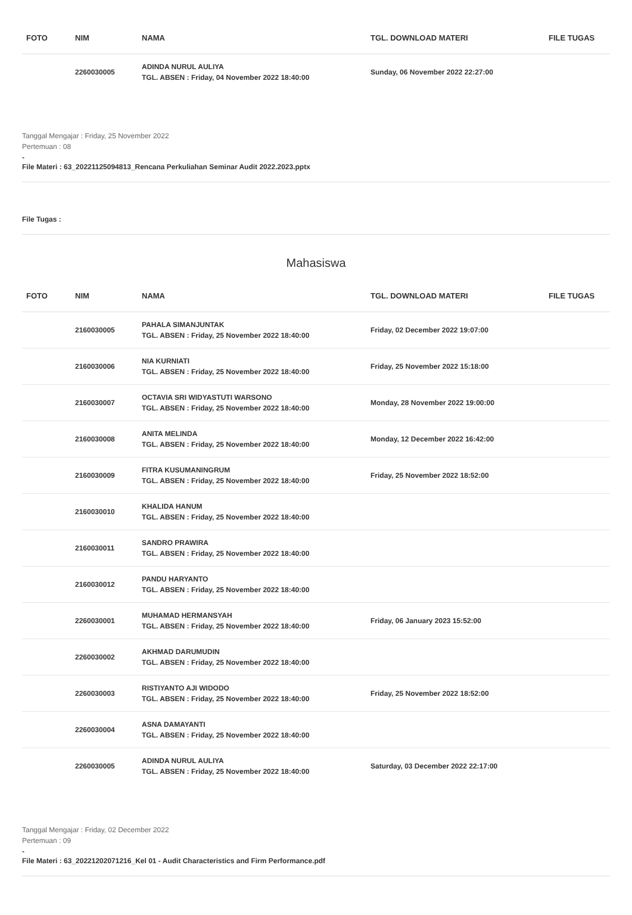| FOTO | NIM | NAMA | TGL. DOWNLOAD MATERI | FILE TUGAS |
| --- | --- | --- | --- | --- |
| | 2260030005 | ADINDA NURUL AULIYA TGL. ABSEN : Friday, 04 November 2022 18:40:00 | Sunday, 06 November 2022 22:27:00 | |
Tanggal Mengajar : Friday, 25 November 2022
Pertemuan : 08
-
File Materi : 63_20221125094813_Rencana Perkuliahan Seminar Audit 2022.2023.pptx
File Tugas :
Mahasiswa
| FOTO | NIM | NAMA | TGL. DOWNLOAD MATERI | FILE TUGAS |
| --- | --- | --- | --- | --- |
| | 2160030005 | PAHALA SIMANJUNTAK TGL. ABSEN : Friday, 25 November 2022 18:40:00 | Friday, 02 December 2022 19:07:00 | |
| | 2160030006 | NIA KURNIATI TGL. ABSEN : Friday, 25 November 2022 18:40:00 | Friday, 25 November 2022 15:18:00 | |
| | 2160030007 | OCTAVIA SRI WIDYASTUTI WARSONO TGL. ABSEN : Friday, 25 November 2022 18:40:00 | Monday, 28 November 2022 19:00:00 | |
| | 2160030008 | ANITA MELINDA TGL. ABSEN : Friday, 25 November 2022 18:40:00 | Monday, 12 December 2022 16:42:00 | |
| | 2160030009 | FITRA KUSUMANINGRUM TGL. ABSEN : Friday, 25 November 2022 18:40:00 | Friday, 25 November 2022 18:52:00 | |
| | 2160030010 | KHALIDA HANUM TGL. ABSEN : Friday, 25 November 2022 18:40:00 | | |
| | 2160030011 | SANDRO PRAWIRA TGL. ABSEN : Friday, 25 November 2022 18:40:00 | | |
| | 2160030012 | PANDU HARYANTO TGL. ABSEN : Friday, 25 November 2022 18:40:00 | | |
| | 2260030001 | MUHAMAD HERMANSYAH TGL. ABSEN : Friday, 25 November 2022 18:40:00 | Friday, 06 January 2023 15:52:00 | |
| | 2260030002 | AKHMAD DARUMUDIN TGL. ABSEN : Friday, 25 November 2022 18:40:00 | | |
| | 2260030003 | RISTIYANTO AJI WIDODO TGL. ABSEN : Friday, 25 November 2022 18:40:00 | Friday, 25 November 2022 18:52:00 | |
| | 2260030004 | ASNA DAMAYANTI TGL. ABSEN : Friday, 25 November 2022 18:40:00 | | |
| | 2260030005 | ADINDA NURUL AULIYA TGL. ABSEN : Friday, 25 November 2022 18:40:00 | Saturday, 03 December 2022 22:17:00 | |
Tanggal Mengajar : Friday, 02 December 2022
Pertemuan : 09
-
File Materi : 63_20221202071216_Kel 01 - Audit Characteristics and Firm Performance.pdf